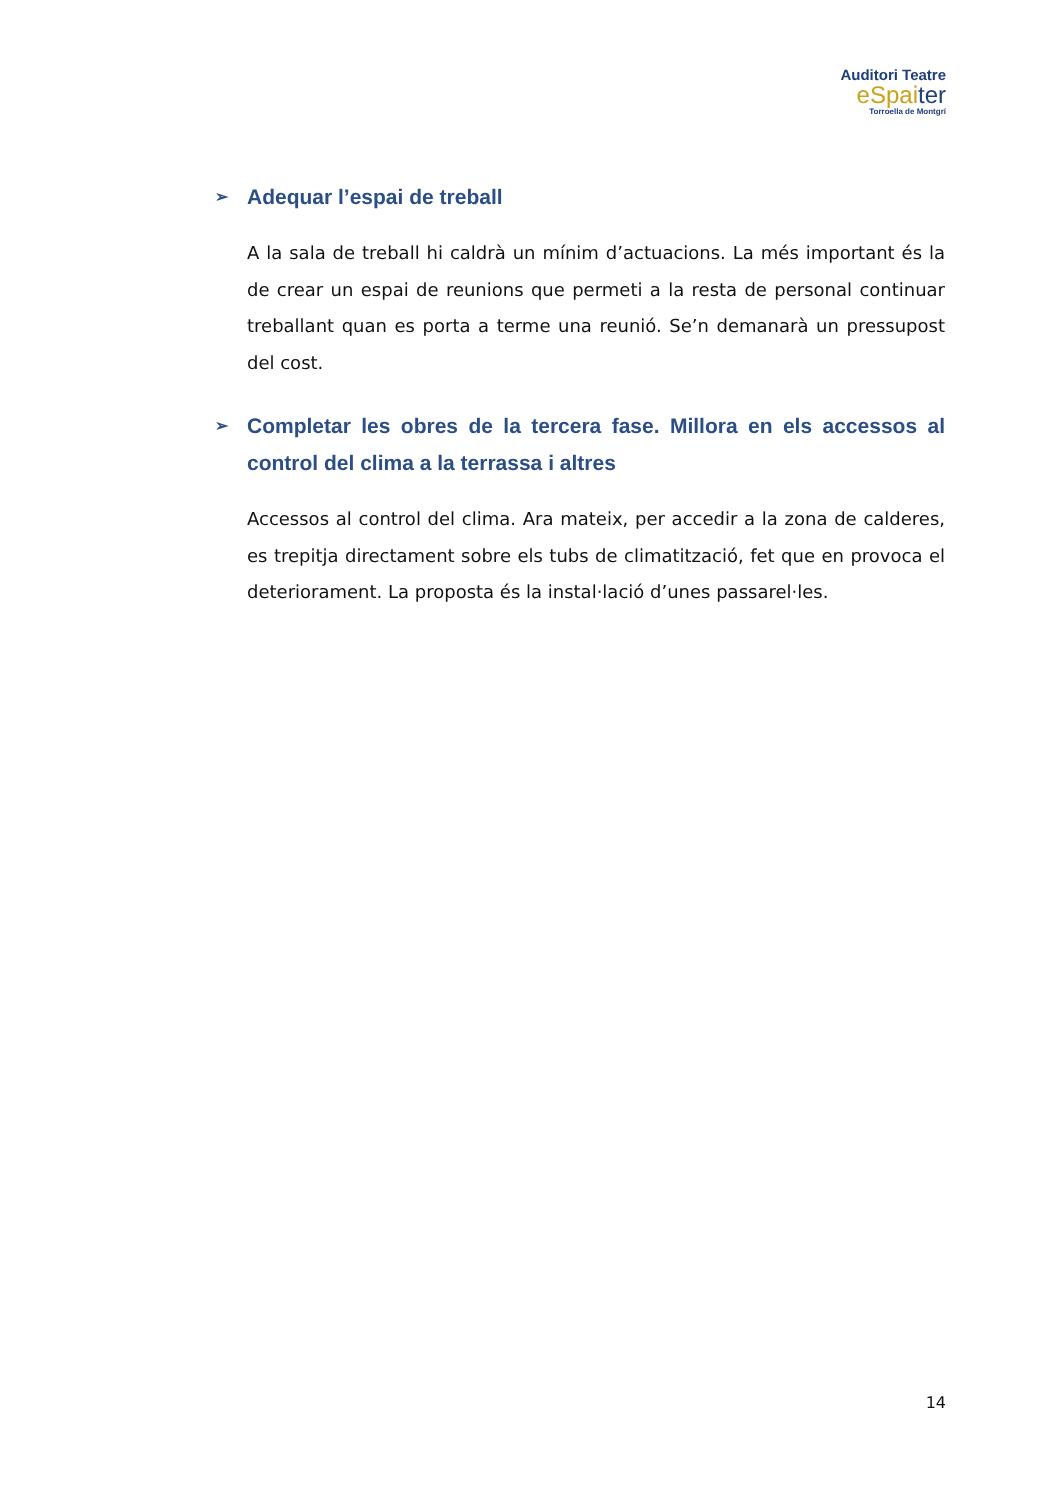Auditori Teatre
eSpaiter
Torroella de Montgrí
➢ Adequar l’espai de treball
A la sala de treball hi caldrà un mínim d’actuacions. La més important és la de crear un espai de reunions que permeti a la resta de personal continuar treballant quan es porta a terme una reunió. Se’n demanarà un pressupost del cost.
➢ Completar les obres de la tercera fase. Millora en els accessos al control del clima a la terrassa i altres
Accessos al control del clima. Ara mateix, per accedir a la zona de calderes, es trepitja directament sobre els tubs de climatització, fet que en provoca el deteriorament. La proposta és la instal·lació d’unes passarel·les.
14